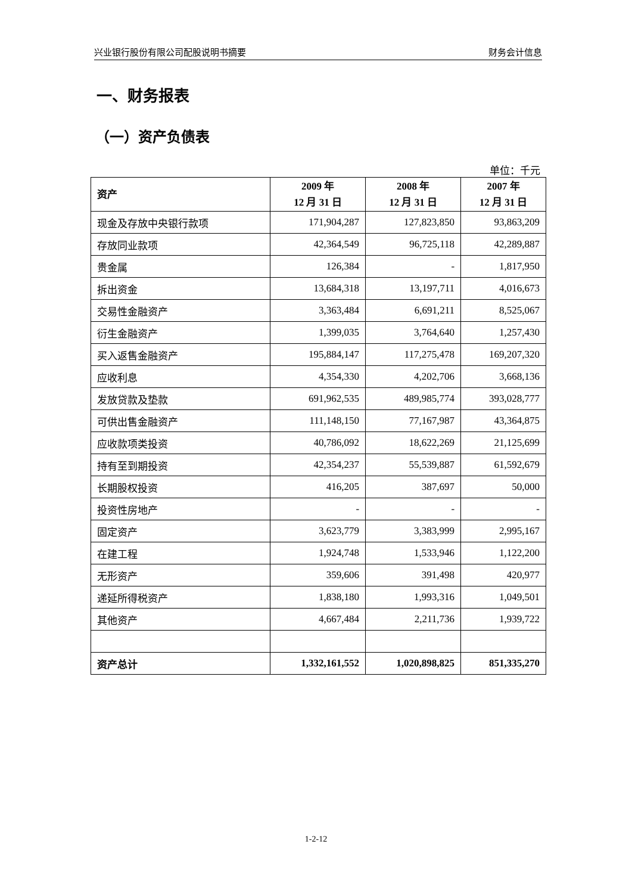兴业银行股份有限公司配股说明书摘要 财务会计信息
一、财务报表
（一）资产负债表
单位：千元
| 资产 | 2009 年 12 月 31 日 | 2008 年 12 月 31 日 | 2007 年 12 月 31 日 |
| --- | --- | --- | --- |
| 现金及存放中央银行款项 | 171,904,287 | 127,823,850 | 93,863,209 |
| 存放同业款项 | 42,364,549 | 96,725,118 | 42,289,887 |
| 贵金属 | 126,384 | - | 1,817,950 |
| 拆出资金 | 13,684,318 | 13,197,711 | 4,016,673 |
| 交易性金融资产 | 3,363,484 | 6,691,211 | 8,525,067 |
| 衍生金融资产 | 1,399,035 | 3,764,640 | 1,257,430 |
| 买入返售金融资产 | 195,884,147 | 117,275,478 | 169,207,320 |
| 应收利息 | 4,354,330 | 4,202,706 | 3,668,136 |
| 发放贷款及垫款 | 691,962,535 | 489,985,774 | 393,028,777 |
| 可供出售金融资产 | 111,148,150 | 77,167,987 | 43,364,875 |
| 应收款项类投资 | 40,786,092 | 18,622,269 | 21,125,699 |
| 持有至到期投资 | 42,354,237 | 55,539,887 | 61,592,679 |
| 长期股权投资 | 416,205 | 387,697 | 50,000 |
| 投资性房地产 | - | - | - |
| 固定资产 | 3,623,779 | 3,383,999 | 2,995,167 |
| 在建工程 | 1,924,748 | 1,533,946 | 1,122,200 |
| 无形资产 | 359,606 | 391,498 | 420,977 |
| 递延所得税资产 | 1,838,180 | 1,993,316 | 1,049,501 |
| 其他资产 | 4,667,484 | 2,211,736 | 1,939,722 |
| 资产总计 | 1,332,161,552 | 1,020,898,825 | 851,335,270 |
1-2-12